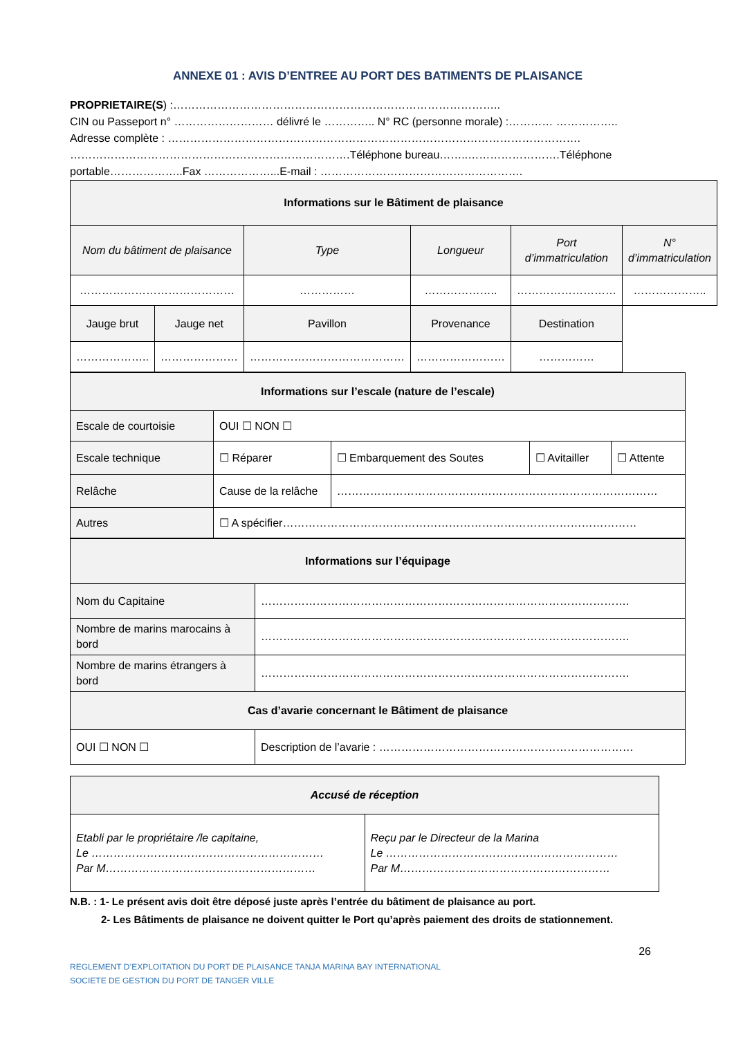ANNEXE 01 : AVIS D’ENTREE AU PORT DES BATIMENTS DE PLAISANCE
PROPRIETAIRE(S) :……………………………………………………………………………..
CIN ou Passeport n° ……………………… délivré le ………….. N° RC (personne morale) :………… ……………..
Adresse complète : …………………………………………………………………………………………………. ………………………………………………………………….Téléphone bureau……..…………………….Téléphone portable………………..Fax ………………...E-mail : ……………………………………………….
| Informations sur le Bâtiment de plaisance | | | | | |
| --- | --- | --- | --- | --- | --- |
| Nom du bâtiment de plaisance | | Type | Longueur | Port d’immatriculation | N° d’immatriculation |
| …………………………………… | | …………… | ……………….. | ……………………… | ……………….. |
| Jauge brut | Jauge net | Pavillon | Provenance | Destination | |
| ……………….. | ………………… | …………………………………… | …………………… | …………… | |
| Informations sur l’escale (nature de l’escale) | | | | |
| --- | --- | --- | --- | --- |
| Escale de courtoisie | OUI ☐ NON ☐ | | | |
| Escale technique | ☐ Réparer | ☐ Embarquement des Soutes | ☐ Avitailler | ☐ Attente |
| Relâche | Cause de la relâche | …………………………………………………………………………… | | |
| Autres | ☐ A spécifier…………………………………………………………………………………… | | | |
| Informations sur l’équipage | |
| --- | --- |
| Nom du Capitaine | ………………………………………………………………………………………. |
| Nombre de marins marocains à bord | ………………………………………………………………………………………. |
| Nombre de marins étrangers à bord | ………………………………………………………………………………………. |
| Cas d’avarie concernant le Bâtiment de plaisance | |
| OUI ☐ NON ☐ | Description de l’avarie : …………………………………………………………… |
| Accusé de réception | |
| --- | --- |
| Etabli par le propriétaire /le capitaine, Le ……………………………………………………… Par M………………………………………………… | Reçu par le Directeur de la Marina Le ……………………………………………………… Par M………………………………………………… |
N.B. : 1- Le présent avis doit être déposé juste après l’entrée du bâtiment de plaisance au port.
2- Les Bâtiments de plaisance ne doivent quitter le Port qu’après paiement des droits de stationnement.
26
REGLEMENT D’EXPLOITATION DU PORT DE PLAISANCE TANJA MARINA BAY INTERNATIONAL
SOCIETE DE GESTION DU PORT DE TANGER VILLE